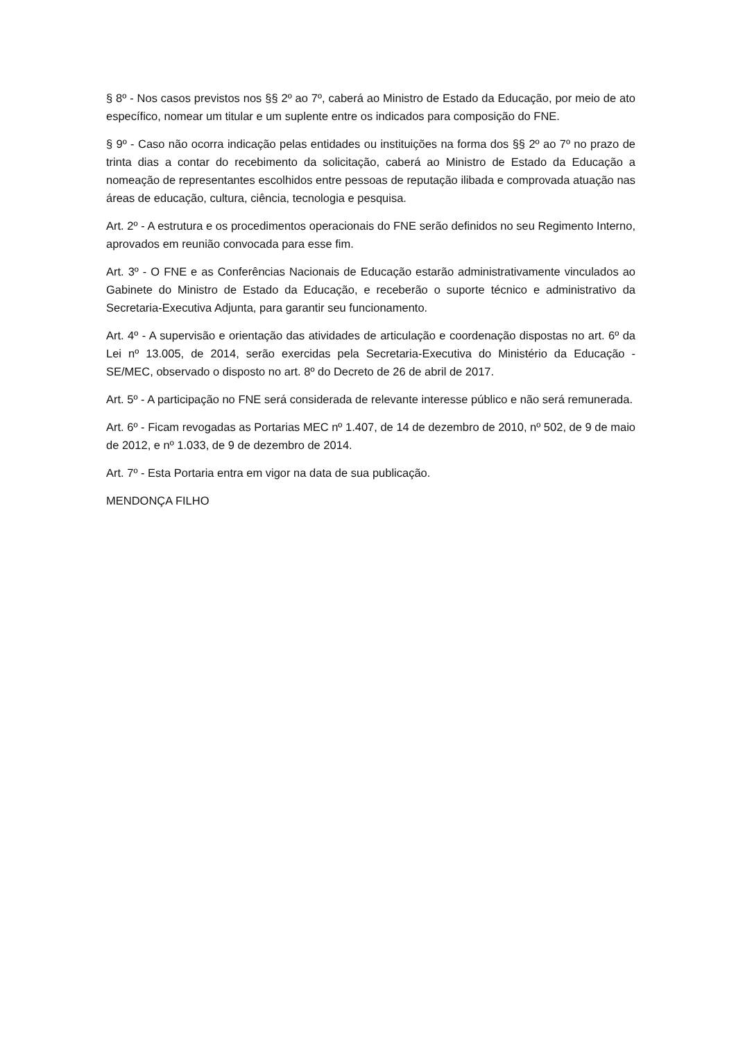§ 8º - Nos casos previstos nos §§ 2º ao 7º, caberá ao Ministro de Estado da Educação, por meio de ato específico, nomear um titular e um suplente entre os indicados para composição do FNE.
§ 9º - Caso não ocorra indicação pelas entidades ou instituições na forma dos §§ 2º ao 7º no prazo de trinta dias a contar do recebimento da solicitação, caberá ao Ministro de Estado da Educação a nomeação de representantes escolhidos entre pessoas de reputação ilibada e comprovada atuação nas áreas de educação, cultura, ciência, tecnologia e pesquisa.
Art. 2º - A estrutura e os procedimentos operacionais do FNE serão definidos no seu Regimento Interno, aprovados em reunião convocada para esse fim.
Art. 3º - O FNE e as Conferências Nacionais de Educação estarão administrativamente vinculados ao Gabinete do Ministro de Estado da Educação, e receberão o suporte técnico e administrativo da Secretaria-Executiva Adjunta, para garantir seu funcionamento.
Art. 4º - A supervisão e orientação das atividades de articulação e coordenação dispostas no art. 6º da Lei nº 13.005, de 2014, serão exercidas pela Secretaria-Executiva do Ministério da Educação - SE/MEC, observado o disposto no art. 8º do Decreto de 26 de abril de 2017.
Art. 5º - A participação no FNE será considerada de relevante interesse público e não será remunerada.
Art. 6º - Ficam revogadas as Portarias MEC nº 1.407, de 14 de dezembro de 2010, nº 502, de 9 de maio de 2012, e nº 1.033, de 9 de dezembro de 2014.
Art. 7º - Esta Portaria entra em vigor na data de sua publicação.
MENDONÇA FILHO